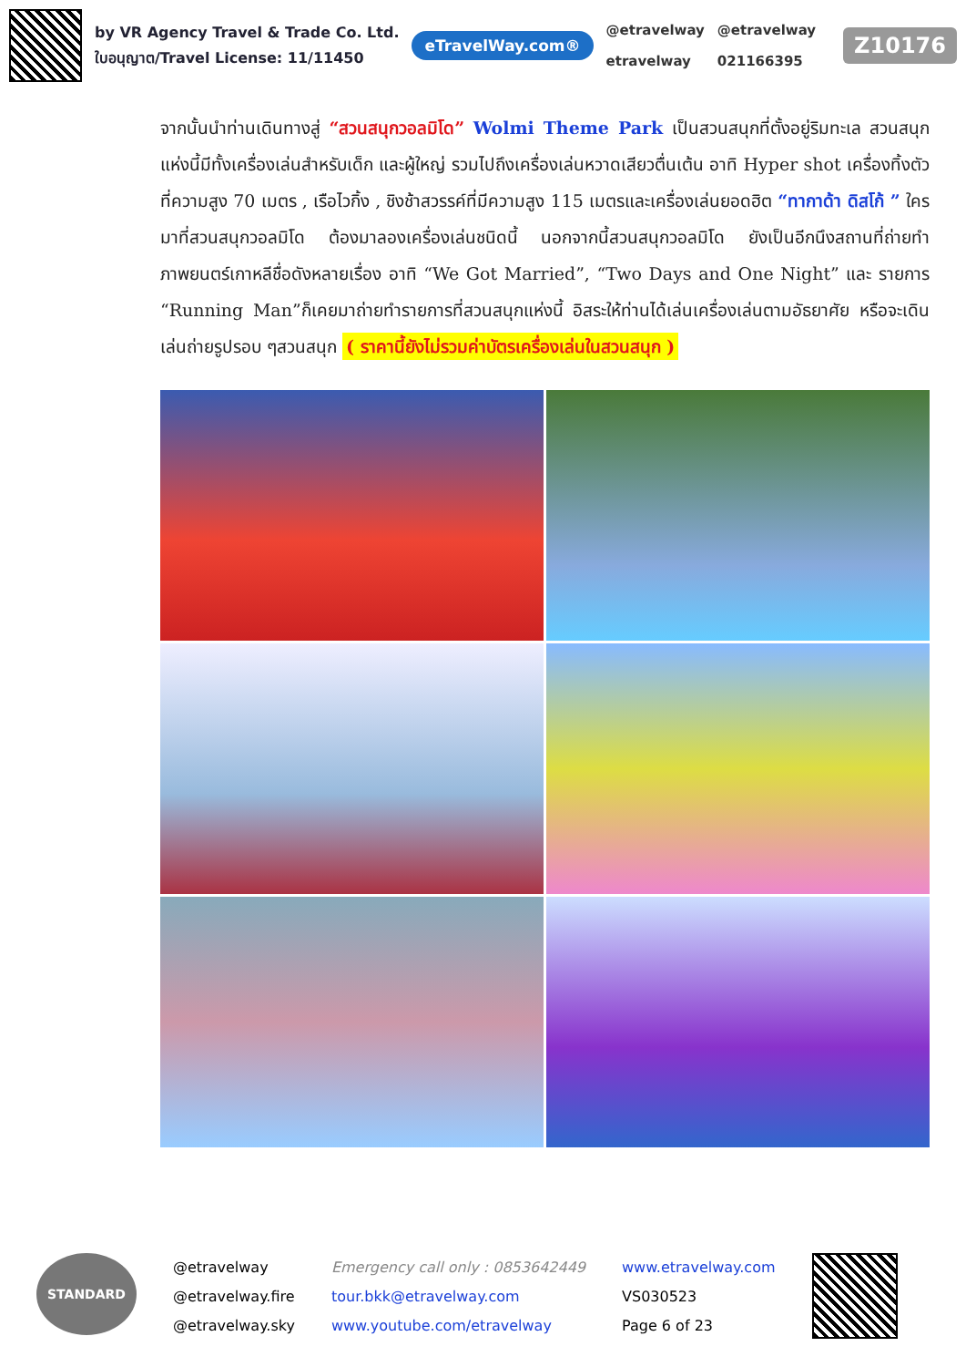by VR Agency Travel & Trade Co. Ltd.
ใบอนุญาต/Travel License: 11/11450
eTravelWay.com®
@etravelway
etravelway
@etravelway
021166395
Z10176
จากนั้นนำท่านเดินทางสู่ “สวนสนุกวอลมิโด” Wolmi Theme Park เป็นสวนสนุกที่ตั้งอยู่ริมทะเล สวนสนุกแห่งนี้มีทั้งเครื่องเล่นสำหรับเด็ก และผู้ใหญ่ รวมไปถึงเครื่องเล่นหวาดเสียวตื่นเต้น อาทิ Hyper shot เครื่องทิ้งตัวที่ความสูง 70 เมตร , เรือไวกิ้ง , ชิงช้าสวรรค์ที่มีความสูง 115 เมตรและเครื่องเล่นยอดฮิต “ทากาด้า ดิสโก้ ” ใครมาที่สวนสนุกวอลมิโด ต้องมาลองเครื่องเล่นชนิดนี้ นอกจากนี้สวนสนุกวอลมิโด ยังเป็นอีกนึงสถานที่ถ่ายทำภาพยนตร์เกาหลีชื่อดังหลายเรื่อง อาทิ “We Got Married”, “Two Days and One Night” และ รายการ “Running Man”ก็เคยมาถ่ายทำรายการที่สวนสนุกแห่งนี้ อิสระให้ท่านได้เล่นเครื่องเล่นตามอัธยาศัย หรือจะเดินเล่นถ่ายรูปรอบ ๆสวนสนุก ( ราคานี้ยังไม่รวมค่าบัตรเครื่องเล่นในสวนสนุก )
STANDARD
@etravelway
@etravelway.fire
@etravelway.sky
Emergency call only : 0853642449
tour.bkk@etravelway.com
www.youtube.com/etravelway
www.etravelway.com
VS030523
Page 6 of 23